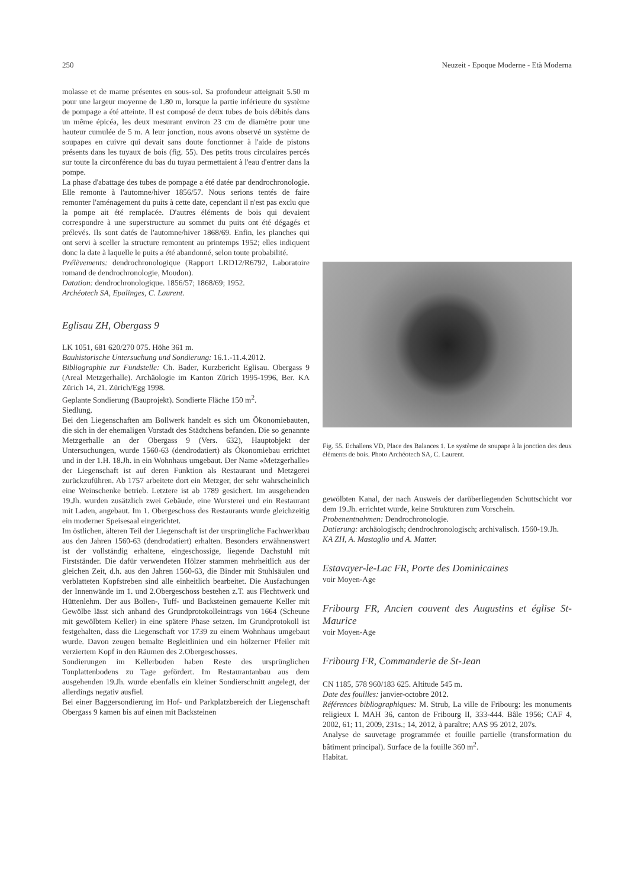250 Neuzeit - Epoque Moderne - Età Moderna
molasse et de marne présentes en sous-sol. Sa profondeur atteignait 5.50 m pour une largeur moyenne de 1.80 m, lorsque la partie inférieure du système de pompage a été atteinte. Il est composé de deux tubes de bois débités dans un même épicéa, les deux mesurant environ 23 cm de diamètre pour une hauteur cumulée de 5 m. A leur jonction, nous avons observé un système de soupapes en cuivre qui devait sans doute fonctionner à l'aide de pistons présents dans les tuyaux de bois (fig. 55). Des petits trous circulaires percés sur toute la circonférence du bas du tuyau permettaient à l'eau d'entrer dans la pompe.
La phase d'abattage des tubes de pompage a été datée par dendrochronologie. Elle remonte à l'automne/hiver 1856/57. Nous serions tentés de faire remonter l'aménagement du puits à cette date, cependant il n'est pas exclu que la pompe ait été remplacée. D'autres éléments de bois qui devaient correspondre à une superstructure au sommet du puits ont été dégagés et prélevés. Ils sont datés de l'automne/hiver 1868/69. Enfin, les planches qui ont servi à sceller la structure remontent au printemps 1952; elles indiquent donc la date à laquelle le puits a été abandonné, selon toute probabilité.
Prélèvements: dendrochronologique (Rapport LRD12/R6792, Laboratoire romand de dendrochronologie, Moudon).
Datation: dendrochronologique. 1856/57; 1868/69; 1952.
Archéotech SA, Epalinges, C. Laurent.
Eglisau ZH, Obergass 9
LK 1051, 681 620/270 075. Höhe 361 m.
Bauhistorische Untersuchung und Sondierung: 16.1.-11.4.2012.
Bibliographie zur Fundstelle: Ch. Bader, Kurzbericht Eglisau. Obergass 9 (Areal Metzgerhalle). Archäologie im Kanton Zürich 1995-1996, Ber. KA Zürich 14, 21. Zürich/Egg 1998.
Geplante Sondierung (Bauprojekt). Sondierte Fläche 150 m<sup>2</sup>.
Siedlung.
Bei den Liegenschaften am Bollwerk handelt es sich um Ökonomiebauten, die sich in der ehemaligen Vorstadt des Städtchens befanden. Die so genannte Metzgerhalle an der Obergass 9 (Vers. 632), Hauptobjekt der Untersuchungen, wurde 1560-63 (dendrodatiert) als Ökonomiebau errichtet und in der 1.H. 18.Jh. in ein Wohnhaus umgebaut. Der Name «Metzgerhalle» der Liegenschaft ist auf deren Funktion als Restaurant und Metzgerei zurückzuführen. Ab 1757 arbeitete dort ein Metzger, der sehr wahrscheinlich eine Weinschenke betrieb. Letztere ist ab 1789 gesichert. Im ausgehenden 19.Jh. wurden zusätzlich zwei Gebäude, eine Wursterei und ein Restaurant mit Laden, angebaut. Im 1. Obergeschoss des Restaurants wurde gleichzeitig ein moderner Speisesaal eingerichtet.
Im östlichen, älteren Teil der Liegenschaft ist der ursprüngliche Fachwerkbau aus den Jahren 1560-63 (dendrodatiert) erhalten. Besonders erwähnenswert ist der vollständig erhaltene, eingeschossige, liegende Dachstuhl mit Firstständer. Die dafür verwendeten Hölzer stammen mehrheitlich aus der gleichen Zeit, d.h. aus den Jahren 1560-63, die Binder mit Stuhlsäulen und verblatteten Kopfstreben sind alle einheitlich bearbeitet. Die Ausfachungen der Innenwände im 1. und 2.Obergeschoss bestehen z.T. aus Flechtwerk und Hüttenlehm. Der aus Bollen-, Tuff- und Backsteinen gemauerte Keller mit Gewölbe lässt sich anhand des Grundprotokolleintrags von 1664 (Scheune mit gewölbtem Keller) in eine spätere Phase setzen. Im Grundprotokoll ist festgehalten, dass die Liegenschaft vor 1739 zu einem Wohnhaus umgebaut wurde. Davon zeugen bemalte Begleitlinien und ein hölzerner Pfeiler mit verziertem Kopf in den Räumen des 2.Obergeschosses.
Sondierungen im Kellerboden haben Reste des ursprünglichen Tonplattenbodens zu Tage gefördert. Im Restaurantanbau aus dem ausgehenden 19.Jh. wurde ebenfalls ein kleiner Sondierschnitt angelegt, der allerdings negativ ausfiel.
Bei einer Baggersondierung im Hof- und Parkplatzbereich der Liegenschaft Obergass 9 kamen bis auf einen mit Backsteinen
Fig. 55. Echallens VD, Place des Balances 1. Le système de soupape à la jonction des deux éléments de bois. Photo Archéotech SA, C. Laurent.
gewölbten Kanal, der nach Ausweis der darüberliegenden Schuttschicht vor dem 19.Jh. errichtet wurde, keine Strukturen zum Vorschein.
Probenentnahmen: Dendrochronologie.
Datierung: archäologisch; dendrochronologisch; archivalisch. 1560-19.Jh.
KA ZH, A. Mastaglio und A. Matter.
Estavayer-le-Lac FR, Porte des Dominicaines
voir Moyen-Age
Fribourg FR, Ancien couvent des Augustins et église St-Maurice
voir Moyen-Age
Fribourg FR, Commanderie de St-Jean
CN 1185, 578 960/183 625. Altitude 545 m.
Date des fouilles: janvier-octobre 2012.
Références bibliographiques: M. Strub, La ville de Fribourg: les monuments religieux I. MAH 36, canton de Fribourg II, 333-444. Bâle 1956; CAF 4, 2002, 61; 11, 2009, 231s.; 14, 2012, à paraître; AAS 95 2012, 207s.
Analyse de sauvetage programmée et fouille partielle (transformation du bâtiment principal). Surface de la fouille 360 m<sup>2</sup>.
Habitat.